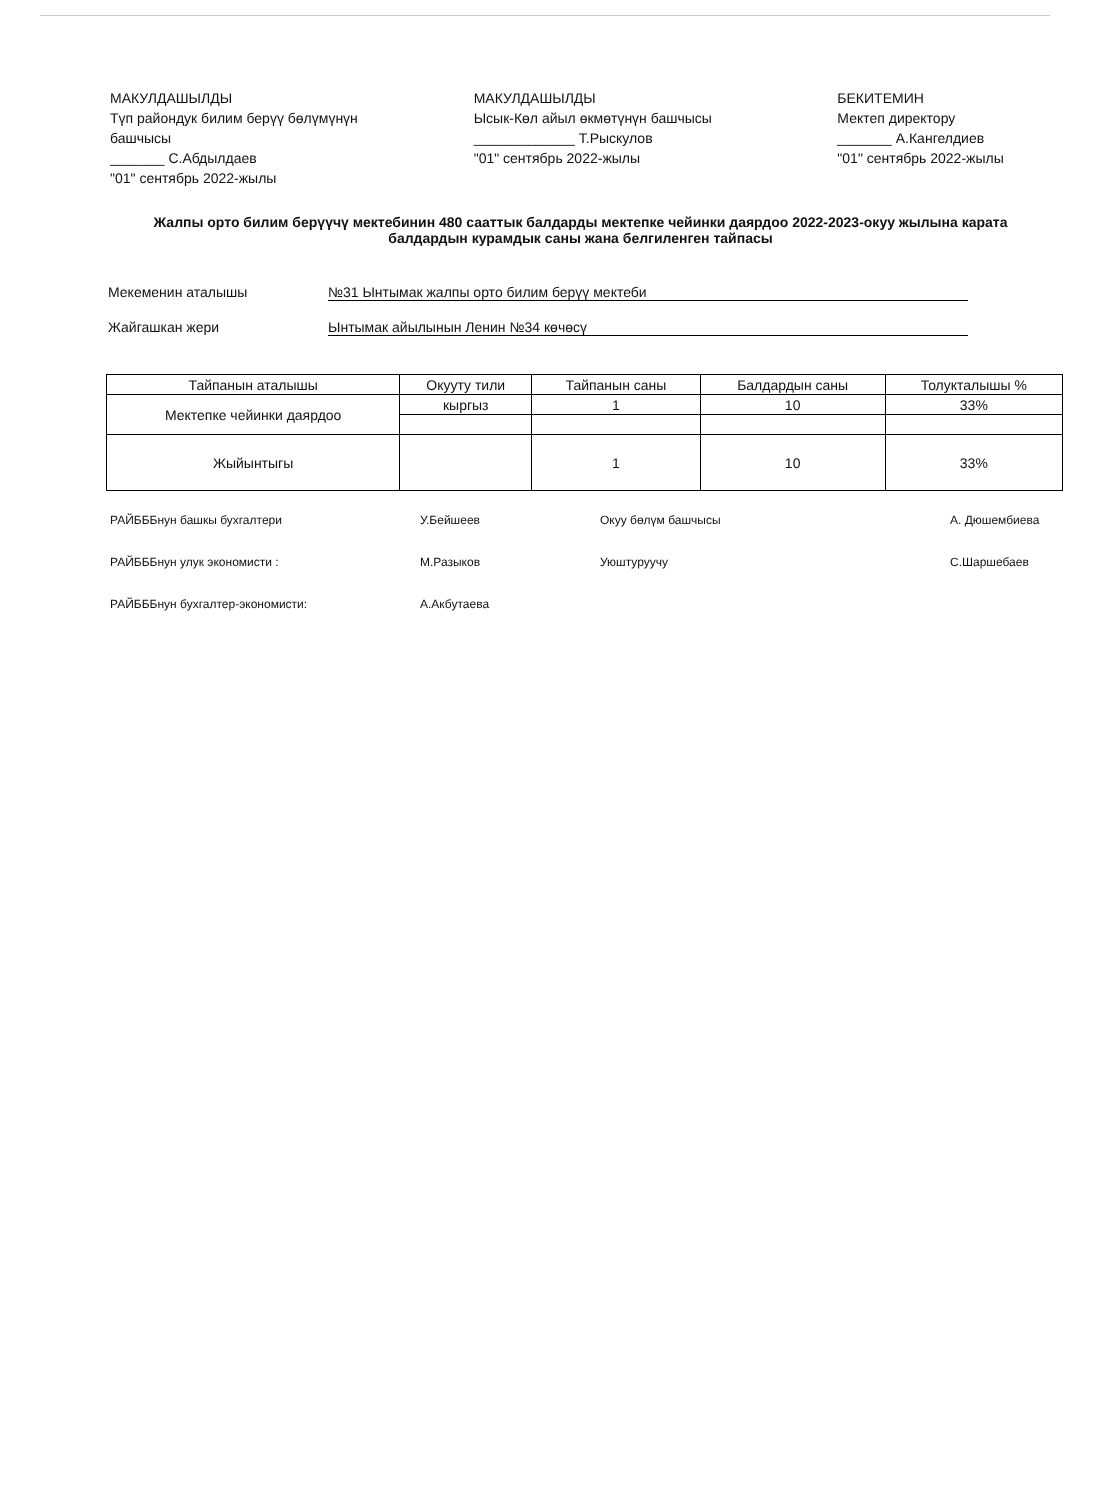МАКУЛДАШЫЛДЫ
Түп райондук билим берүү бөлүмүнүн башчысы
_______ С.Абдылдаев
"01" сентябрь 2022-жылы
МАКУЛДАШЫЛДЫ
Ысык-Көл айыл өкмөтүнүн башчысы
_____________ Т.Рыскулов
"01" сентябрь 2022-жылы
БЕКИТЕМИН
Мектеп директору
_______ А.Кангелдиев
"01" сентябрь 2022-жылы
Жалпы орто билим берүүчү мектебинин 480 сааттык балдарды мектепке чейинки даярдоо 2022-2023-окуу жылына карата балдардын курамдык саны жана белгиленген тайпасы
Мекеменин аталышы №31 Ынтымак жалпы орто билим берүү мектеби
Жайгашкан жери Ынтымак айылынын Ленин №34 көчөсү
| Тайпанын аталышы | Окууту тили | Тайпанын саны | Балдардын саны | Толукталышы % |
| --- | --- | --- | --- | --- |
| Мектепке чейинки даярдоо | кыргыз | 1 | 10 | 33% |
| Жыйынтыгы | | 1 | 10 | 33% |
РАЙБББнун башкы бухгалтери У.Бейшеев Окуу бөлүм башчысы А. Дюшембиева РАЙБББнун улук экономисти : М.Разыков Уюштуруучу С.Шаршебаев РАЙБББнун бухгалтер-экономисти: А.Акбутаева